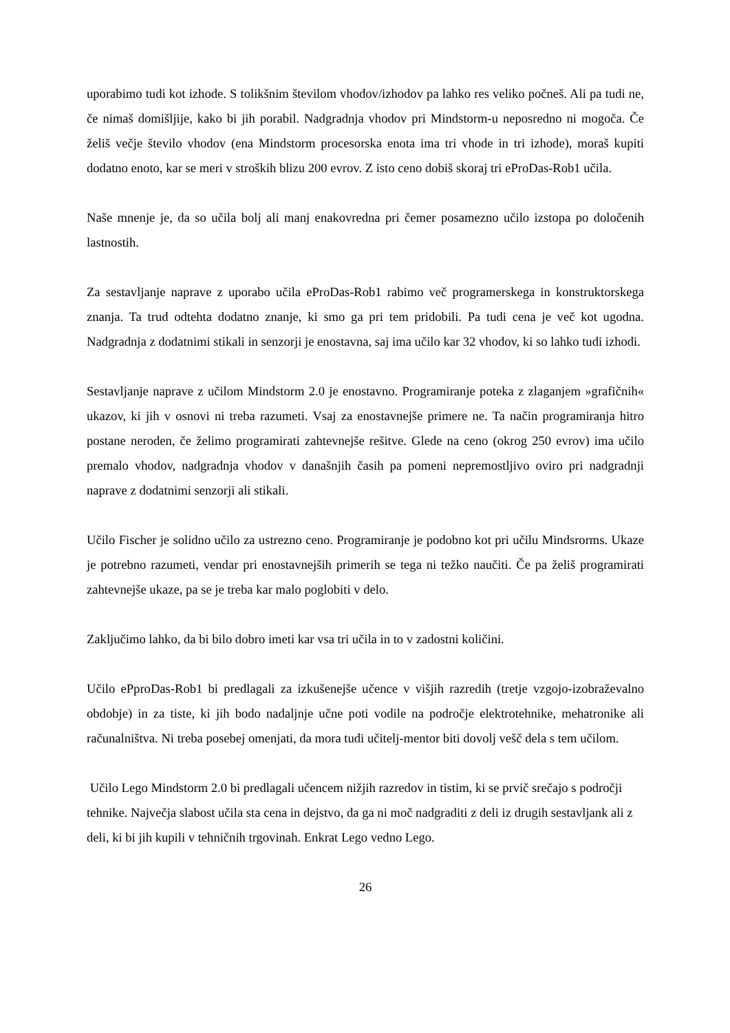uporabimo tudi kot izhode. S tolikšnim številom vhodov/izhodov pa lahko res veliko počneš. Ali pa tudi ne, če nimaš domišljije, kako bi jih porabil. Nadgradnja vhodov pri Mindstorm-u neposredno ni mogoča. Če želiš večje število vhodov (ena Mindstorm procesorska enota ima tri vhode in tri izhode), moraš kupiti dodatno enoto, kar se meri v stroških blizu 200 evrov. Z isto ceno dobiš skoraj tri eProDas-Rob1 učila.
Naše mnenje je, da so učila bolj ali manj enakovredna pri čemer posamezno učilo izstopa po določenih lastnostih.
Za sestavljanje naprave z uporabo učila eProDas-Rob1 rabimo več programerskega in konstruktorskega znanja. Ta trud odtehta dodatno znanje, ki smo ga pri tem pridobili. Pa tudi cena je več kot ugodna. Nadgradnja z dodatnimi stikali in senzorji je enostavna, saj ima učilo kar 32 vhodov, ki so lahko tudi izhodi.
Sestavljanje naprave z učilom Mindstorm 2.0 je enostavno. Programiranje poteka z zlaganjem »grafičnih« ukazov, ki jih v osnovi ni treba razumeti. Vsaj za enostavnejše primere ne. Ta način programiranja hitro postane neroden, če želimo programirati zahtevnejše rešitve. Glede na ceno (okrog 250 evrov) ima učilo premalo vhodov, nadgradnja vhodov v današnjih časih pa pomeni nepremostljivo oviro pri nadgradnji naprave z dodatnimi senzorji ali stikali.
Učilo Fischer je solidno učilo za ustrezno ceno. Programiranje je podobno kot pri učilu Mindsrorms. Ukaze je potrebno razumeti, vendar pri enostavnejših primerih se tega ni težko naučiti. Če pa želiš programirati zahtevnejše ukaze, pa se je treba kar malo poglobiti v delo.
Zaključimo lahko, da bi bilo dobro imeti kar vsa tri učila in to v zadostni količini.
Učilo ePproDas-Rob1 bi predlagali za izkušenejše učence v višjih razredih (tretje vzgojo-izobraževalno obdobje) in za tiste, ki jih bodo nadaljnje učne poti vodile na področje elektrotehnike, mehatronike ali računalništva. Ni treba posebej omenjati, da mora tudi učitelj-mentor biti dovolj vešč dela s tem učilom.
Učilo Lego Mindstorm 2.0 bi predlagali učencem nižjih razredov in tistim, ki se prvič srečajo s področji tehnike. Največja slabost učila sta cena in dejstvo, da ga ni moč nadgraditi z deli iz drugih sestavljank ali z deli, ki bi jih kupili v tehničnih trgovinah. Enkrat Lego vedno Lego.
26